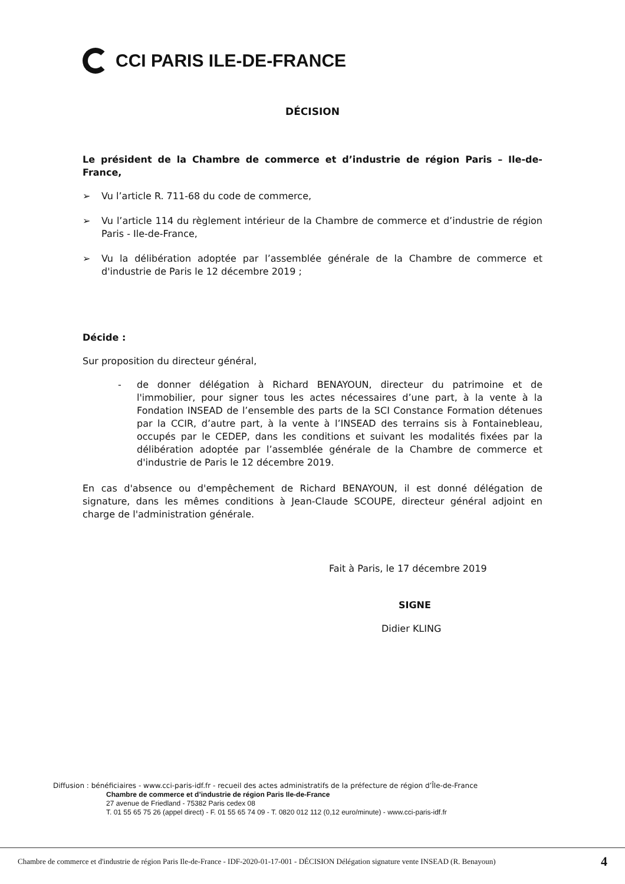CCI PARIS ILE-DE-FRANCE
DÉCISION
Le président de la Chambre de commerce et d’industrie de région Paris – Ile-de-France,
➢ Vu l’article R. 711-68 du code de commerce,
➢ Vu l’article 114 du règlement intérieur de la Chambre de commerce et d’industrie de région Paris - Ile-de-France,
➢ Vu la délibération adoptée par l’assemblée générale de la Chambre de commerce et d'industrie de Paris le 12 décembre 2019 ;
Décide :
Sur proposition du directeur général,
- de donner délégation à Richard BENAYOUN, directeur du patrimoine et de l'immobilier, pour signer tous les actes nécessaires d’une part, à la vente à la Fondation INSEAD de l’ensemble des parts de la SCI Constance Formation détenues par la CCIR, d’autre part, à la vente à l’INSEAD des terrains sis à Fontainebleau, occupés par le CEDEP, dans les conditions et suivant les modalités fixées par la délibération adoptée par l’assemblée générale de la Chambre de commerce et d'industrie de Paris le 12 décembre 2019.
En cas d'absence ou d'empêchement de Richard BENAYOUN, il est donné délégation de signature, dans les mêmes conditions à Jean-Claude SCOUPE, directeur général adjoint en charge de l'administration générale.
Fait à Paris, le 17 décembre 2019
SIGNE
Didier KLING
Diffusion : bénéficiaires - www.cci-paris-idf.fr - recueil des actes administratifs de la préfecture de région d’Île-de-France
Chambre de commerce et d’industrie de région Paris Ile-de-France
27 avenue de Friedland - 75382 Paris cedex 08
T. 01 55 65 75 26 (appel direct) - F. 01 55 65 74 09 - T. 0820 012 112 (0,12 euro/minute) - www.cci-paris-idf.fr
Chambre de commerce et d'industrie de région Paris Ile-de-France - IDF-2020-01-17-001 - DÉCISION Délégation signature vente INSEAD (R. Benayoun) 4